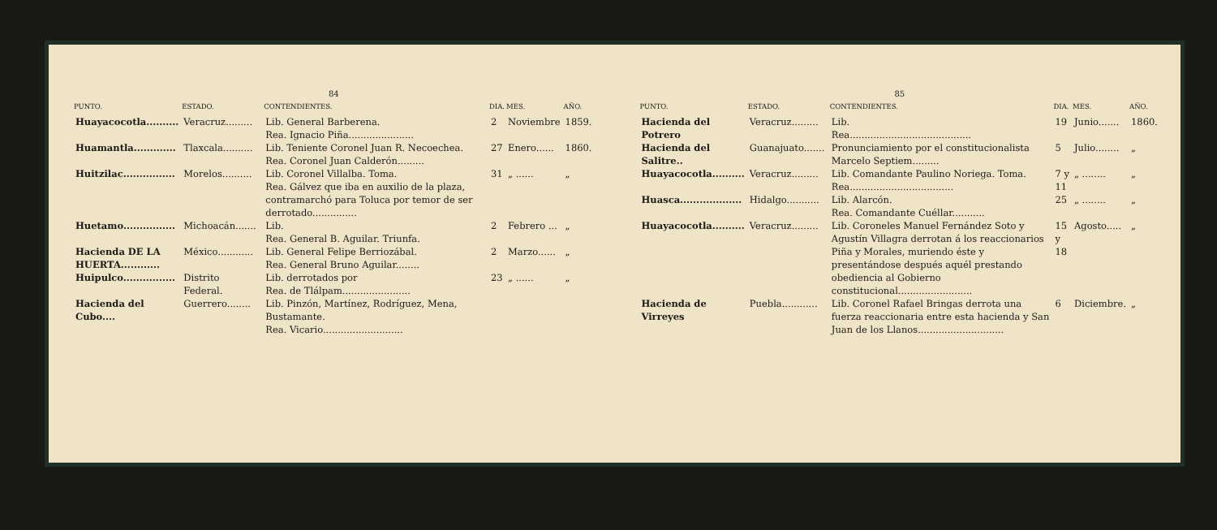84
| PUNTO. | ESTADO. | CONTENDIENTES. | DIA. | MES. | AÑO. |
| --- | --- | --- | --- | --- | --- |
| Huayacocotla.......... | Veracruz......... | Lib. General Barberena. Rea. Ignacio Piña...................... | 2 | Noviembre | 1859. |
| Huamantla............. | Tlaxcala.......... | Lib. Teniente Coronel Juan R. Necoechea. Rea. Coronel Juan Calderón......... | 27 | Enero...... | 1860. |
| Huitzilac................ | Morelos.......... | Lib. Coronel Villalba. Toma. Rea. Gálvez que iba en auxilio de la plaza, contramarchó para Toluca por temor de ser derrotado............... | 31 | „ ...... | „ |
| Huetamo................ | Michoacán....... | Lib. Rea. General B. Aguilar. Triunfa. | 2 | Febrero ... | „ |
| Hacienda DE LA HUERTA............ | México............ | Lib. General Felipe Berriozábal. Rea. General Bruno Aguilar........ | 2 | Marzo...... | „ |
| Huipulco................ | Distrito Federal. | Lib. derrotados por Rea. de Tlálpam....................... | 23 | „ ...... | „ |
| Hacienda del Cubo.... | Guerrero........ | Lib. Pinzón, Martínez, Rodríguez, Mena, Bustamante. Rea. Vicario........................... | | | |
85
| PUNTO. | ESTADO. | CONTENDIENTES. | DIA. | MES. | AÑO. |
| --- | --- | --- | --- | --- | --- |
| Hacienda del Potrero | Veracruz......... | Lib. Rea......................................... | 19 | Junio....... | 1860. |
| Hacienda del Salitre.. | Guanajuato....... | Pronunciamiento por el constitucionalista Marcelo Septiem......... | 5 | Julio........ | „ |
| Huayacocotla.......... | Veracruz......... | Lib. Comandante Paulino Noriega. Toma. Rea................................... | 7 y 11 | „ ........ | „ |
| Huasca................... | Hidalgo........... | Lib. Alarcón. Rea. Comandante Cuéllar........... | 25 | „ ........ | „ |
| Huayacocotla.......... | Veracruz......... | Lib. Coroneles Manuel Fernández Soto y Agustín Villagra derrotan á los reaccionarios Piña y Morales, muriendo éste y presentándose después aquél prestando obediencia al Gobierno constitucional......................... | 15 y 18 | Agosto..... | „ |
| Hacienda de Virreyes | Puebla............ | Lib. Coronel Rafael Bringas derrota una fuerza reaccionaria entre esta hacienda y San Juan de los Llanos............................. | 6 | Diciembre. | „ |